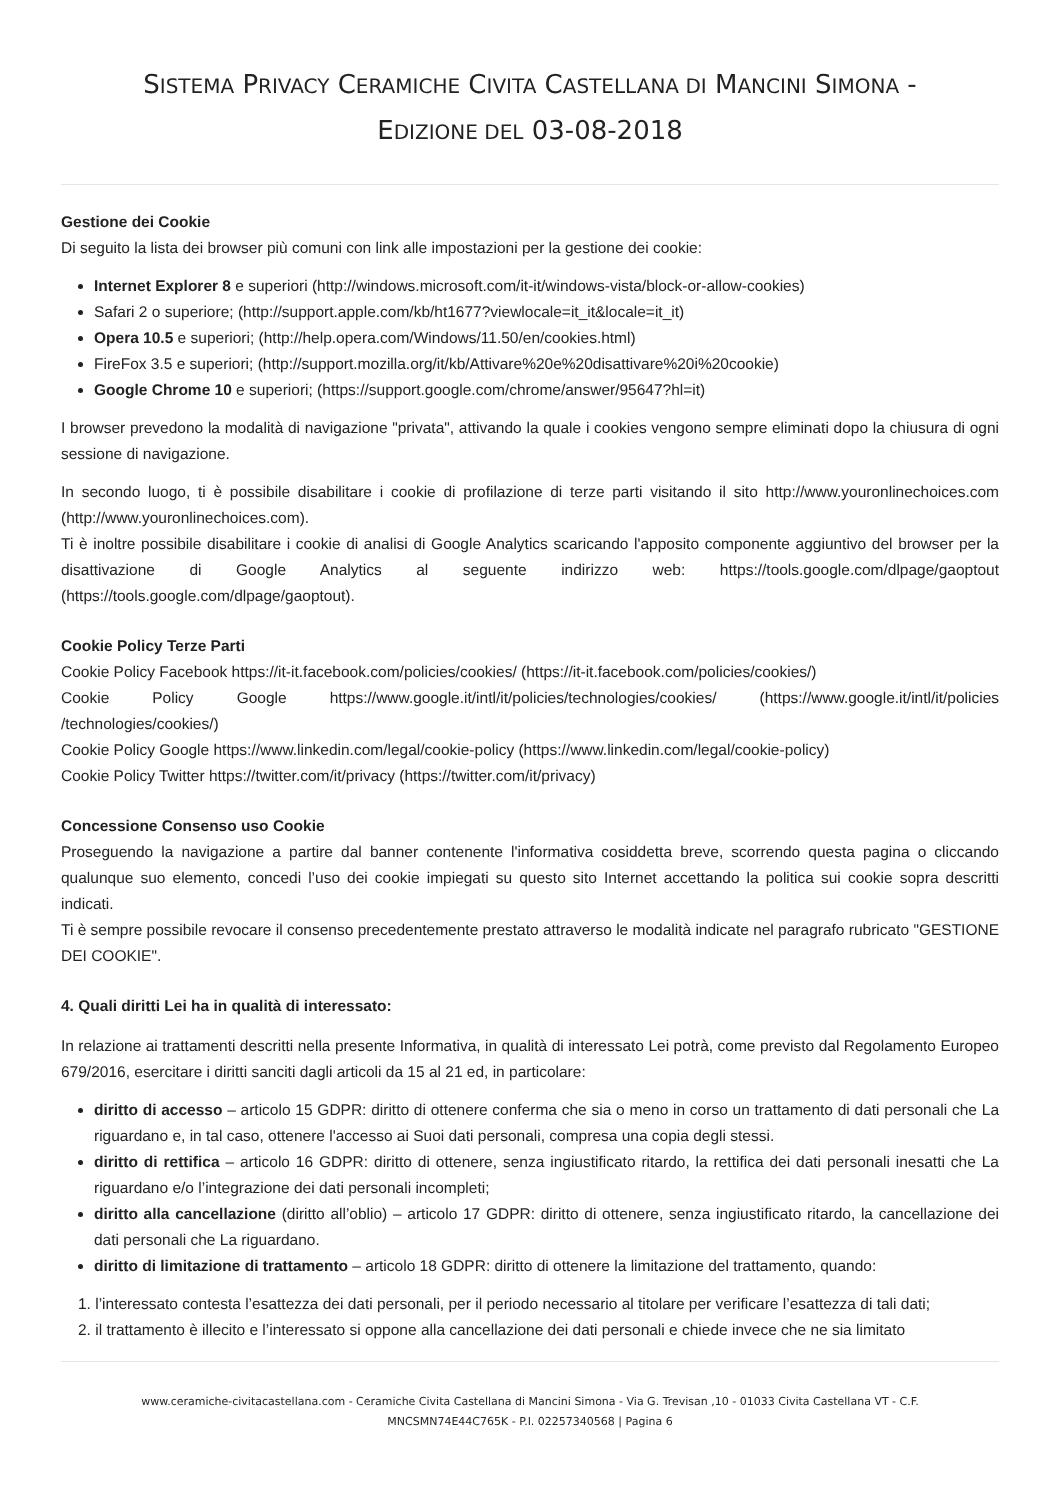SISTEMA PRIVACY CERAMICHE CIVITA CASTELLANA DI MANCINI SIMONA -
EDIZIONE DEL 03-08-2018
Gestione dei Cookie
Di seguito la lista dei browser più comuni con link alle impostazioni per la gestione dei cookie:
Internet Explorer 8 e superiori (http://windows.microsoft.com/it-it/windows-vista/block-or-allow-cookies)
Safari 2 o superiore; (http://support.apple.com/kb/ht1677?viewlocale=it_it&locale=it_it)
Opera 10.5 e superiori; (http://help.opera.com/Windows/11.50/en/cookies.html)
FireFox 3.5 e superiori; (http://support.mozilla.org/it/kb/Attivare%20e%20disattivare%20i%20cookie)
Google Chrome 10 e superiori; (https://support.google.com/chrome/answer/95647?hl=it)
I browser prevedono la modalità di navigazione "privata", attivando la quale i cookies vengono sempre eliminati dopo la chiusura di ogni sessione di navigazione.
In secondo luogo, ti è possibile disabilitare i cookie di profilazione di terze parti visitando il sito http://www.youronlinechoices.com (http://www.youronlinechoices.com).
Ti è inoltre possibile disabilitare i cookie di analisi di Google Analytics scaricando l'apposito componente aggiuntivo del browser per la disattivazione di Google Analytics al seguente indirizzo web: https://tools.google.com/dlpage/gaoptout (https://tools.google.com/dlpage/gaoptout).
Cookie Policy Terze Parti
Cookie Policy Facebook https://it-it.facebook.com/policies/cookies/ (https://it-it.facebook.com/policies/cookies/)
Cookie Policy Google https://www.google.it/intl/it/policies/technologies/cookies/ (https://www.google.it/intl/it/policies /technologies/cookies/)
Cookie Policy Google https://www.linkedin.com/legal/cookie-policy (https://www.linkedin.com/legal/cookie-policy)
Cookie Policy Twitter https://twitter.com/it/privacy (https://twitter.com/it/privacy)
Concessione Consenso uso Cookie
Proseguendo la navigazione a partire dal banner contenente l'informativa cosiddetta breve, scorrendo questa pagina o cliccando qualunque suo elemento, concedi l’uso dei cookie impiegati su questo sito Internet accettando la politica sui cookie sopra descritti indicati.
Ti è sempre possibile revocare il consenso precedentemente prestato attraverso le modalità indicate nel paragrafo rubricato "GESTIONE DEI COOKIE".
4. Quali diritti Lei ha in qualità di interessato:
In relazione ai trattamenti descritti nella presente Informativa, in qualità di interessato Lei potrà, come previsto dal Regolamento Europeo 679/2016, esercitare i diritti sanciti dagli articoli da 15 al 21 ed, in particolare:
diritto di accesso – articolo 15 GDPR: diritto di ottenere conferma che sia o meno in corso un trattamento di dati personali che La riguardano e, in tal caso, ottenere l'accesso ai Suoi dati personali, compresa una copia degli stessi.
diritto di rettifica – articolo 16 GDPR: diritto di ottenere, senza ingiustificato ritardo, la rettifica dei dati personali inesatti che La riguardano e/o l’integrazione dei dati personali incompleti;
diritto alla cancellazione (diritto all’oblio) – articolo 17 GDPR: diritto di ottenere, senza ingiustificato ritardo, la cancellazione dei dati personali che La riguardano.
diritto di limitazione di trattamento – articolo 18 GDPR: diritto di ottenere la limitazione del trattamento, quando:
1. l’interessato contesta l’esattezza dei dati personali, per il periodo necessario al titolare per verificare l’esattezza di tali dati;
2. il trattamento è illecito e l’interessato si oppone alla cancellazione dei dati personali e chiede invece che ne sia limitato
www.ceramiche-civitacastellana.com - Ceramiche Civita Castellana di Mancini Simona - Via G. Trevisan ,10 - 01033 Civita Castellana VT - C.F.
MNCSMN74E44C765K - P.I. 02257340568 | Pagina 6